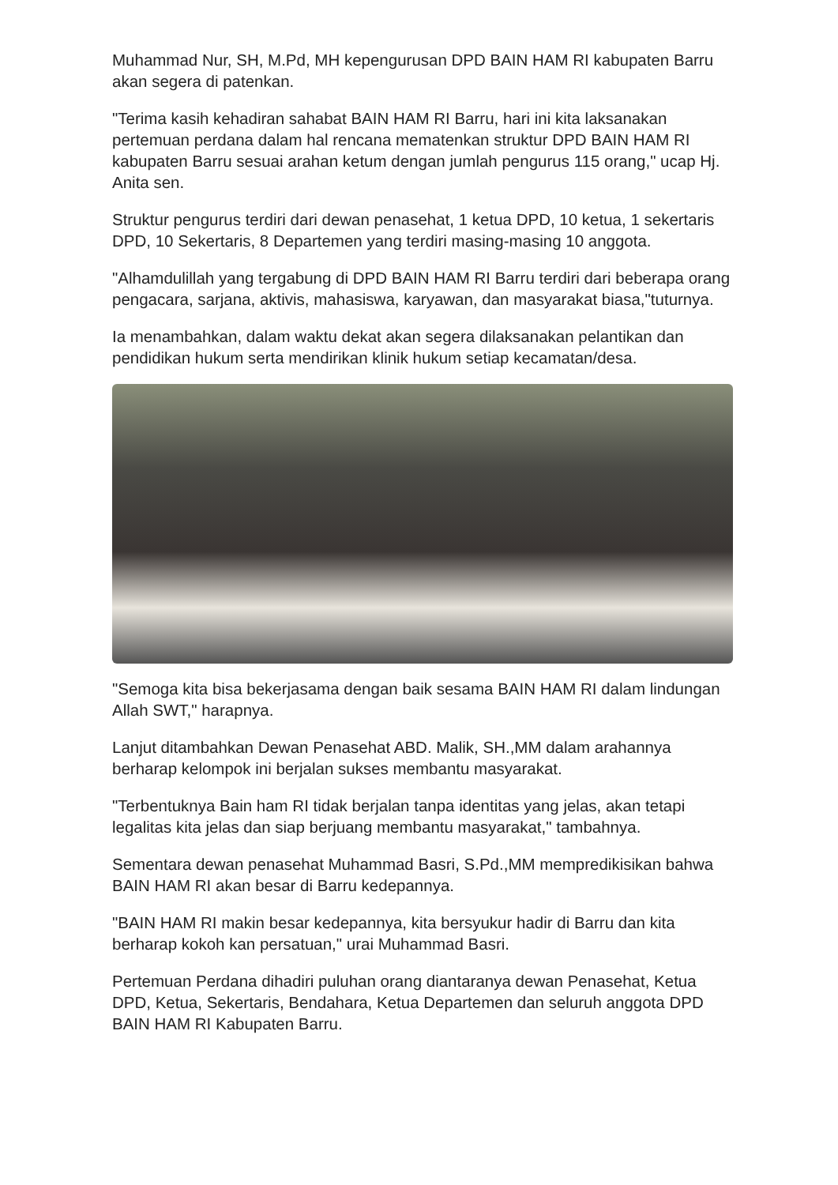Muhammad Nur, SH, M.Pd, MH kepengurusan DPD BAIN HAM RI kabupaten Barru akan segera di patenkan.
"Terima kasih kehadiran sahabat BAIN HAM RI Barru, hari ini kita laksanakan pertemuan perdana dalam hal rencana mematenkan struktur DPD BAIN HAM RI kabupaten Barru sesuai arahan ketum dengan jumlah pengurus 115 orang," ucap Hj. Anita sen.
Struktur pengurus terdiri dari dewan penasehat, 1 ketua DPD, 10 ketua, 1 sekertaris DPD, 10 Sekertaris, 8 Departemen yang terdiri masing-masing 10 anggota.
"Alhamdulillah yang tergabung di DPD BAIN HAM RI Barru terdiri dari beberapa orang pengacara, sarjana, aktivis, mahasiswa, karyawan, dan masyarakat biasa,"tuturnya.
Ia menambahkan, dalam waktu dekat akan segera dilaksanakan pelantikan dan pendidikan hukum serta mendirikan klinik hukum setiap kecamatan/desa.
"Semoga kita bisa bekerjasama dengan baik sesama BAIN HAM RI dalam lindungan Allah SWT," harapnya.
Lanjut ditambahkan Dewan Penasehat ABD. Malik, SH.,MM dalam arahannya berharap kelompok ini berjalan sukses membantu masyarakat.
"Terbentuknya Bain ham RI tidak berjalan tanpa identitas yang jelas, akan tetapi legalitas kita jelas dan siap berjuang membantu masyarakat," tambahnya.
Sementara dewan penasehat Muhammad Basri, S.Pd.,MM mempredikisikan bahwa BAIN HAM RI akan besar di Barru kedepannya.
"BAIN HAM RI makin besar kedepannya, kita bersyukur hadir di Barru dan kita berharap kokoh kan persatuan," urai Muhammad Basri.
Pertemuan Perdana dihadiri puluhan orang diantaranya dewan Penasehat, Ketua DPD, Ketua, Sekertaris, Bendahara, Ketua Departemen dan seluruh anggota DPD BAIN HAM RI Kabupaten Barru.